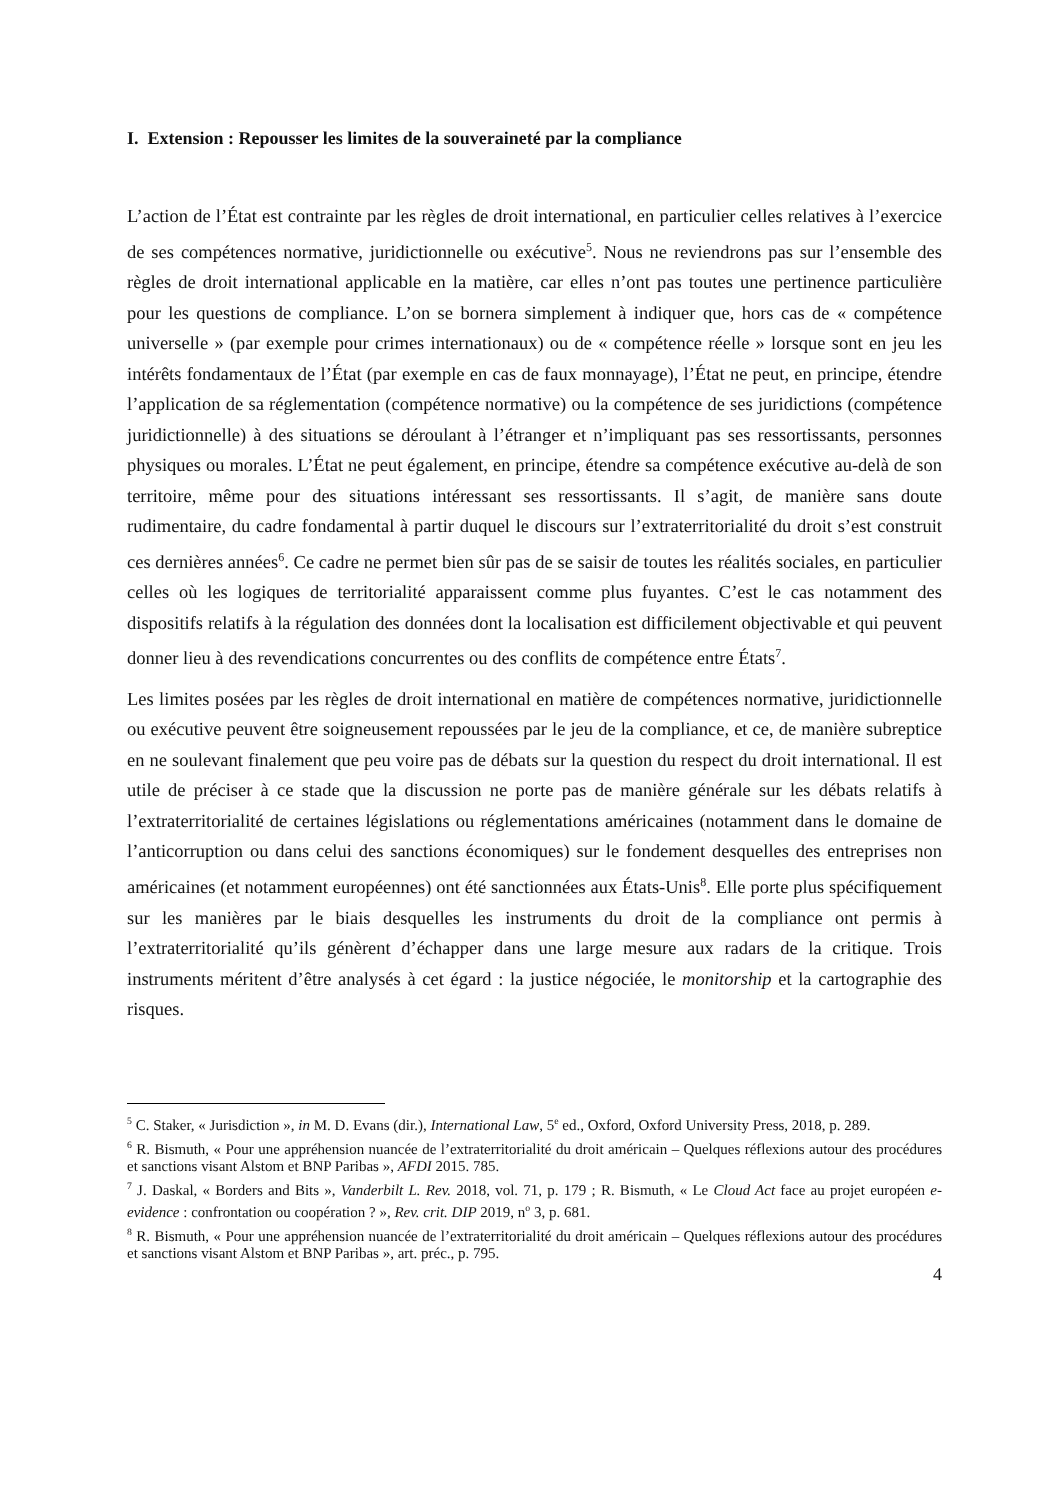I. Extension : Repousser les limites de la souveraineté par la compliance
L’action de l’État est contrainte par les règles de droit international, en particulier celles relatives à l’exercice de ses compétences normative, juridictionnelle ou exécutive<sup>5</sup>. Nous ne reviendrons pas sur l’ensemble des règles de droit international applicable en la matière, car elles n’ont pas toutes une pertinence particulière pour les questions de compliance. L’on se bornera simplement à indiquer que, hors cas de « compétence universelle » (par exemple pour crimes internationaux) ou de « compétence réelle » lorsque sont en jeu les intérêts fondamentaux de l’État (par exemple en cas de faux monnayage), l’État ne peut, en principe, étendre l’application de sa réglementation (compétence normative) ou la compétence de ses juridictions (compétence juridictionnelle) à des situations se déroulant à l’étranger et n’impliquant pas ses ressortissants, personnes physiques ou morales. L’État ne peut également, en principe, étendre sa compétence exécutive au-delà de son territoire, même pour des situations intéressant ses ressortissants. Il s’agit, de manière sans doute rudimentaire, du cadre fondamental à partir duquel le discours sur l’extraterritorialité du droit s’est construit ces dernières années<sup>6</sup>. Ce cadre ne permet bien sûr pas de se saisir de toutes les réalités sociales, en particulier celles où les logiques de territorialité apparaissent comme plus fuyantes. C’est le cas notamment des dispositifs relatifs à la régulation des données dont la localisation est difficilement objectivable et qui peuvent donner lieu à des revendications concurrentes ou des conflits de compétence entre États<sup>7</sup>.
Les limites posées par les règles de droit international en matière de compétences normative, juridictionnelle ou exécutive peuvent être soigneusement repoussées par le jeu de la compliance, et ce, de manière subreptice en ne soulevant finalement que peu voire pas de débats sur la question du respect du droit international. Il est utile de préciser à ce stade que la discussion ne porte pas de manière générale sur les débats relatifs à l’extraterritorialité de certaines législations ou réglementations américaines (notamment dans le domaine de l’anticorruption ou dans celui des sanctions économiques) sur le fondement desquelles des entreprises non américaines (et notamment européennes) ont été sanctionnées aux États-Unis<sup>8</sup>. Elle porte plus spécifiquement sur les manières par le biais desquelles les instruments du droit de la compliance ont permis à l’extraterritorialité qu’ils génèrent d’échapper dans une large mesure aux radars de la critique. Trois instruments méritent d’être analysés à cet égard : la justice négociée, le monitorship et la cartographie des risques.
<sup>5</sup> C. Staker, « Jurisdiction », in M. D. Evans (dir.), International Law, 5<sup>e</sup> ed., Oxford, Oxford University Press, 2018, p. 289.
<sup>6</sup> R. Bismuth, « Pour une appréhension nuancée de l’extraterritorialité du droit américain – Quelques réflexions autour des procédures et sanctions visant Alstom et BNP Paribas », AFDI 2015. 785.
<sup>7</sup> J. Daskal, « Borders and Bits », Vanderbilt L. Rev. 2018, vol. 71, p. 179 ; R. Bismuth, « Le Cloud Act face au projet européen e-evidence : confrontation ou coopération ? », Rev. crit. DIP 2019, n<sup>o</sup> 3, p. 681.
<sup>8</sup> R. Bismuth, « Pour une appréhension nuancée de l’extraterritorialité du droit américain – Quelques réflexions autour des procédures et sanctions visant Alstom et BNP Paribas », art. préc., p. 795.
4